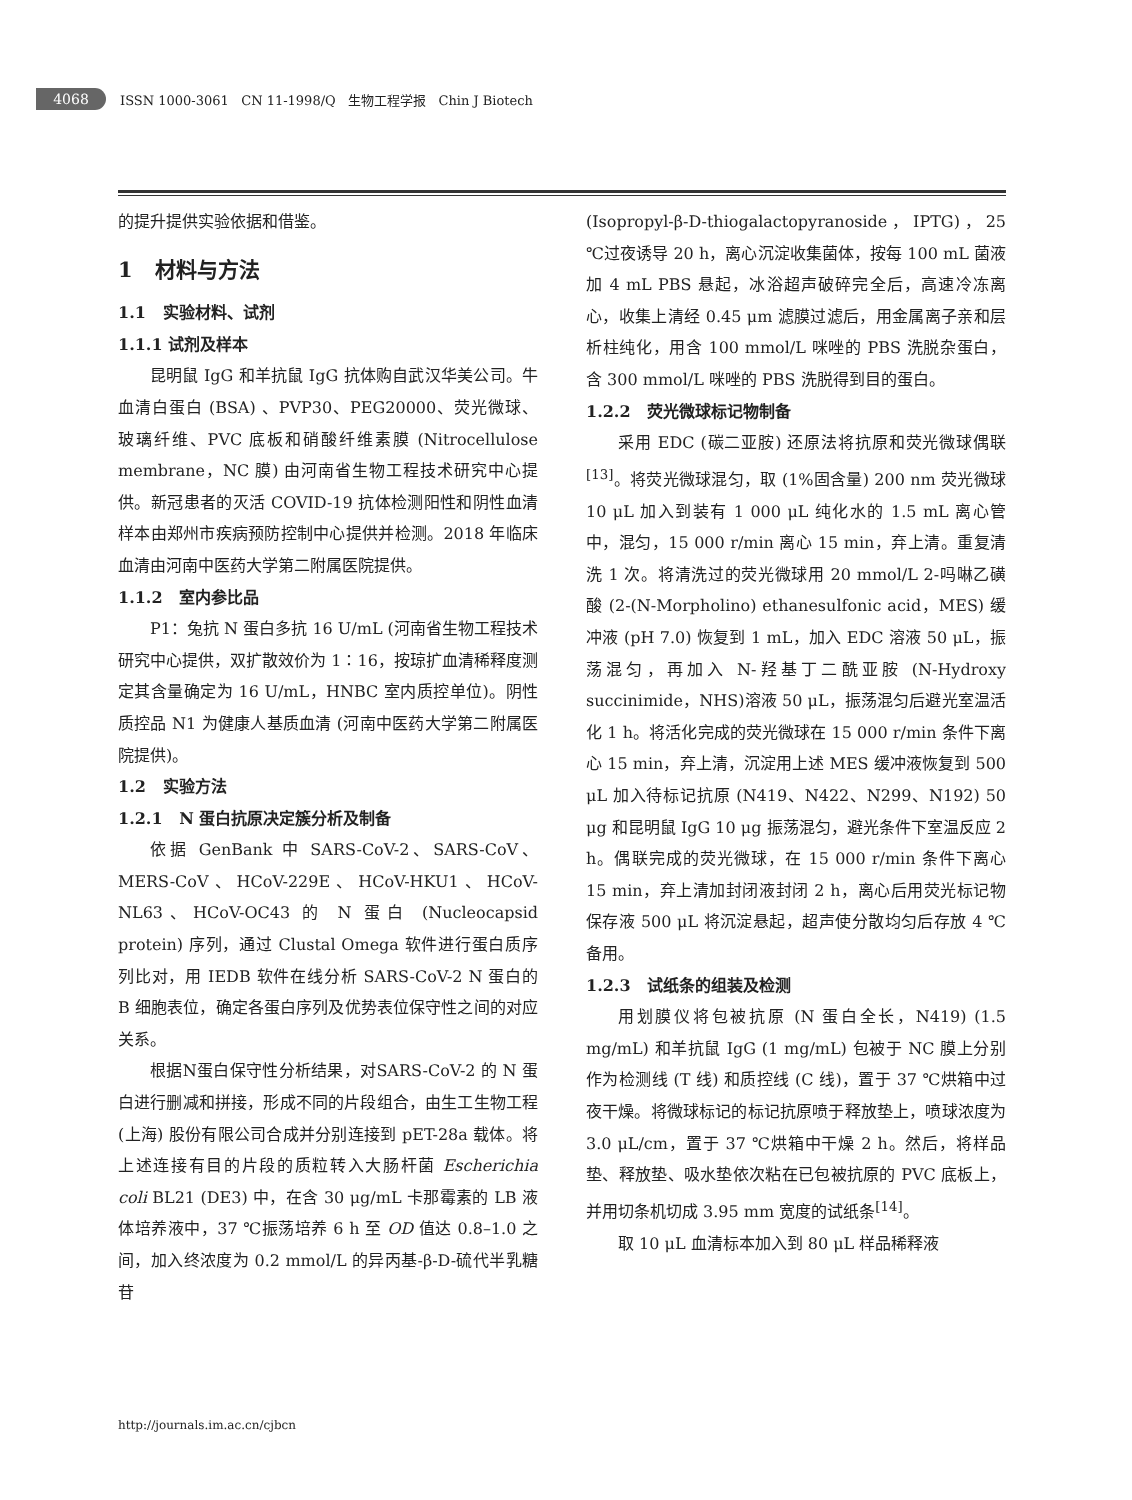4068 ISSN 1000-3061 CN 11-1998/Q 生物工程学报 Chin J Biotech
的提升提供实验依据和借鉴。
1 材料与方法
1.1 实验材料、试剂
1.1.1 试剂及样本
昆明鼠 IgG 和羊抗鼠 IgG 抗体购自武汉华美公司。牛血清白蛋白 (BSA) 、PVP30、PEG20000、荧光微球、玻璃纤维、PVC 底板和硝酸纤维素膜 (Nitrocellulose membrane，NC 膜) 由河南省生物工程技术研究中心提供。新冠患者的灭活 COVID-19 抗体检测阳性和阴性血清样本由郑州市疾病预防控制中心提供并检测。2018 年临床血清由河南中医药大学第二附属医院提供。
1.1.2 室内参比品
P1：兔抗 N 蛋白多抗 16 U/mL (河南省生物工程技术研究中心提供，双扩散效价为 1∶16，按琼扩血清稀释度测定其含量确定为 16 U/mL，HNBC 室内质控单位)。阴性质控品 N1 为健康人基质血清 (河南中医药大学第二附属医院提供)。
1.2 实验方法
1.2.1 N 蛋白抗原决定簇分析及制备
依据 GenBank 中 SARS-CoV-2、SARS-CoV、MERS-CoV、HCoV-229E、HCoV-HKU1、HCoV-NL63、HCoV-OC43 的 N 蛋白 (Nucleocapsid protein) 序列，通过 Clustal Omega 软件进行蛋白质序列比对，用 IEDB 软件在线分析 SARS-CoV-2 N 蛋白的 B 细胞表位，确定各蛋白序列及优势表位保守性之间的对应关系。
根据N蛋白保守性分析结果，对SARS-CoV-2 的 N 蛋白进行删减和拼接，形成不同的片段组合，由生工生物工程 (上海) 股份有限公司合成并分别连接到 pET-28a 载体。将上述连接有目的片段的质粒转入大肠杆菌 Escherichia coli BL21 (DE3) 中，在含 30 μg/mL 卡那霉素的 LB 液体培养液中，37 ℃振荡培养 6 h 至 OD 值达 0.8–1.0 之间，加入终浓度为 0.2 mmol/L 的异丙基-β-D-硫代半乳糖苷
(Isopropyl-β-D-thiogalactopyranoside，IPTG)，25 ℃过夜诱导 20 h，离心沉淀收集菌体，按每 100 mL 菌液加 4 mL PBS 悬起，冰浴超声破碎完全后，高速冷冻离心，收集上清经 0.45 μm 滤膜过滤后，用金属离子亲和层析柱纯化，用含 100 mmol/L 咪唑的 PBS 洗脱杂蛋白，含 300 mmol/L 咪唑的 PBS 洗脱得到目的蛋白。
1.2.2 荧光微球标记物制备
采用 EDC (碳二亚胺) 还原法将抗原和荧光微球偶联<sup>[13]</sup>。将荧光微球混匀，取 (1%固含量) 200 nm 荧光微球 10 μL 加入到装有 1 000 μL 纯化水的 1.5 mL 离心管中，混匀，15 000 r/min 离心 15 min，弃上清。重复清洗 1 次。将清洗过的荧光微球用 20 mmol/L 2-吗啉乙磺酸 (2-(N-Morpholino) ethanesulfonic acid，MES) 缓冲液 (pH 7.0) 恢复到 1 mL，加入 EDC 溶液 50 μL，振荡混匀，再加入 N-羟基丁二酰亚胺 (N-Hydroxy succinimide，NHS)溶液 50 μL，振荡混匀后避光室温活化 1 h。将活化完成的荧光微球在 15 000 r/min 条件下离心 15 min，弃上清，沉淀用上述 MES 缓冲液恢复到 500 μL 加入待标记抗原 (N419、N422、N299、N192) 50 μg 和昆明鼠 IgG 10 μg 振荡混匀，避光条件下室温反应 2 h。偶联完成的荧光微球，在 15 000 r/min 条件下离心 15 min，弃上清加封闭液封闭 2 h，离心后用荧光标记物保存液 500 μL 将沉淀悬起，超声使分散均匀后存放 4 ℃备用。
1.2.3 试纸条的组装及检测
用划膜仪将包被抗原 (N 蛋白全长，N419) (1.5 mg/mL) 和羊抗鼠 IgG (1 mg/mL) 包被于 NC 膜上分别作为检测线 (T 线) 和质控线 (C 线)，置于 37 ℃烘箱中过夜干燥。将微球标记的标记抗原喷于释放垫上，喷球浓度为 3.0 μL/cm，置于 37 ℃烘箱中干燥 2 h。然后，将样品垫、释放垫、吸水垫依次粘在已包被抗原的 PVC 底板上，并用切条机切成 3.95 mm 宽度的试纸条<sup>[14]</sup>。
取 10 μL 血清标本加入到 80 μL 样品稀释液
http://journals.im.ac.cn/cjbcn